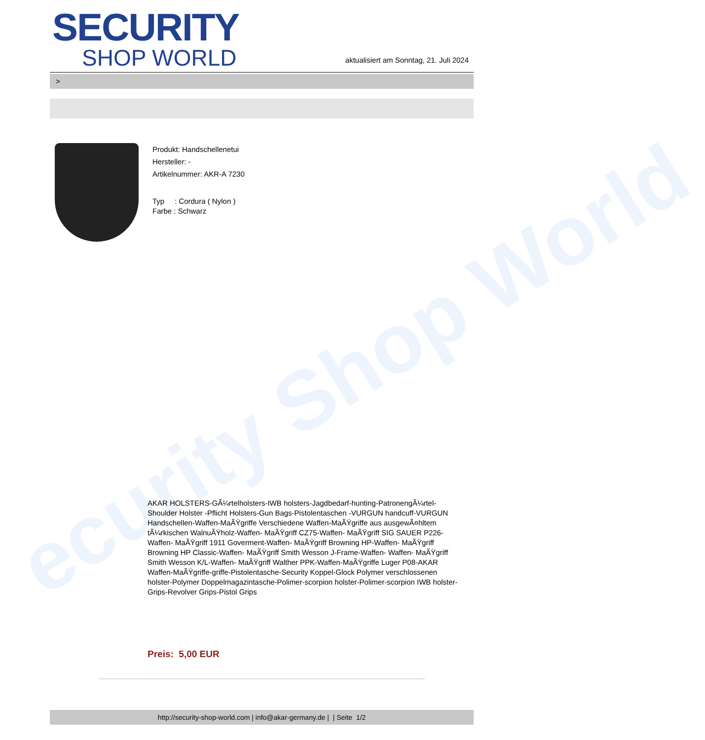ecurity Shop World
SECURITY
SHOP WORLD
aktualisiert am Sonntag, 21. Juli 2024
>
Produkt: Handschellenetui
Hersteller: -
Artikelnummer: AKR-A 7230
Typ : Cordura ( Nylon )
Farbe : Schwarz
AKAR HOLSTERS-GÃ¼rtelholsters-IWB holsters-Jagdbedarf-hunting-PatronengÃ¼rtel- Shoulder Holster -Pflicht Holsters-Gun Bags-Pistolentaschen -VURGUN handcuff-VURGUN Handschellen-Waffen-MaÃŸgriffe Verschiedene Waffen-MaÃŸgriffe aus ausgewÃ¤hltem tÃ¼rkischen WalnuÃŸholz-Waffen- MaÃŸgriff CZ75-Waffen- MaÃŸgriff SIG SAUER P226-Waffen- MaÃŸgriff 1911 Goverment-Waffen- MaÃŸgriff Browning HP-Waffen- MaÃŸgriff Browning HP Classic-Waffen- MaÃŸgriff Smith Wesson J-Frame-Waffen- Waffen- MaÃŸgriff Smith Wesson K/L-Waffen- MaÃŸgriff Walther PPK-Waffen-MaÃŸgriffe Luger P08-AKAR Waffen-MaÃŸgriffe-griffe-Pistolentasche-Security Koppel-Glock Polymer verschlossenen holster-Polymer Doppelmagazintasche-Polimer-scorpion holster-Polimer-scorpion IWB holster-Grips-Revolver Grips-Pistol Grips
Preis: 5,00 EUR
http://security-shop-world.com | info@akar-germany.de | | Seite 1/2